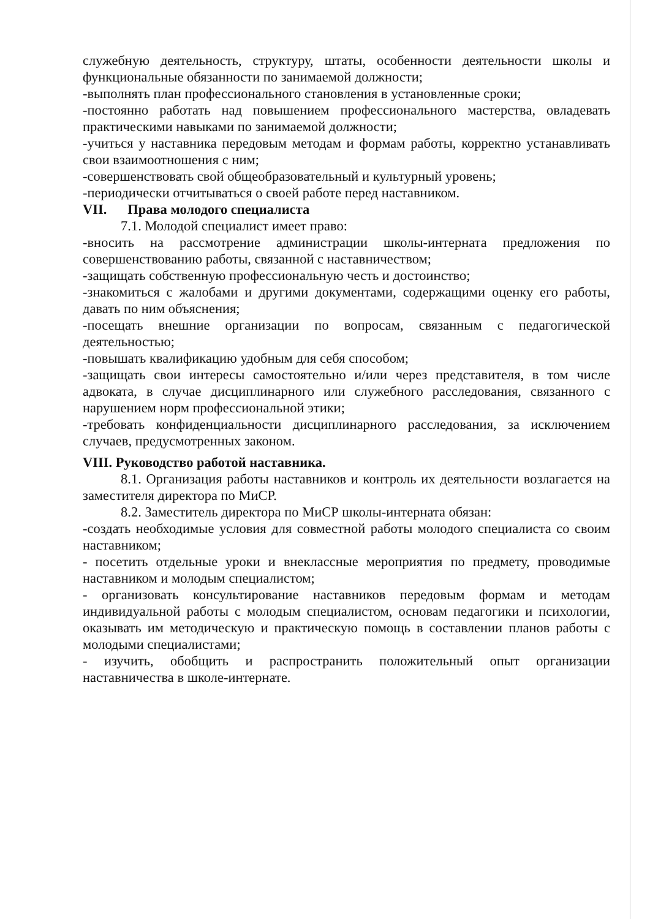служебную деятельность, структуру, штаты, особенности деятельности школы и функциональные обязанности по занимаемой должности;
-выполнять план профессионального становления в установленные сроки;
-постоянно работать над повышением профессионального мастерства, овладевать практическими навыками по занимаемой должности;
-учиться у наставника передовым методам и формам работы, корректно устанавливать свои взаимоотношения с ним;
-совершенствовать свой общеобразовательный и культурный уровень;
-периодически отчитываться о своей работе перед наставником.
VII. Права молодого специалиста
7.1. Молодой специалист имеет право:
-вносить на рассмотрение администрации школы-интерната предложения по совершенствованию работы, связанной с наставничеством;
-защищать собственную профессиональную честь и достоинство;
-знакомиться с жалобами и другими документами, содержащими оценку его работы, давать по ним объяснения;
-посещать внешние организации по вопросам, связанным с педагогической деятельностью;
-повышать квалификацию удобным для себя способом;
-защищать свои интересы самостоятельно и/или через представителя, в том числе адвоката, в случае дисциплинарного или служебного расследования, связанного с нарушением норм профессиональной этики;
-требовать конфиденциальности дисциплинарного расследования, за исключением случаев, предусмотренных законом.
VIII. Руководство работой наставника.
8.1. Организация работы наставников и контроль их деятельности возлагается на заместителя директора по МиСР.
8.2. Заместитель директора по МиСР школы-интерната обязан:
-создать необходимые условия для совместной работы молодого специалиста со своим наставником;
- посетить отдельные уроки и внеклассные мероприятия по предмету, проводимые наставником и молодым специалистом;
- организовать консультирование наставников передовым формам и методам индивидуальной работы с молодым специалистом, основам педагогики и психологии, оказывать им методическую и практическую помощь в составлении планов работы с молодыми специалистами;
- изучить, обобщить и распространить положительный опыт организации наставничества в школе-интернате.